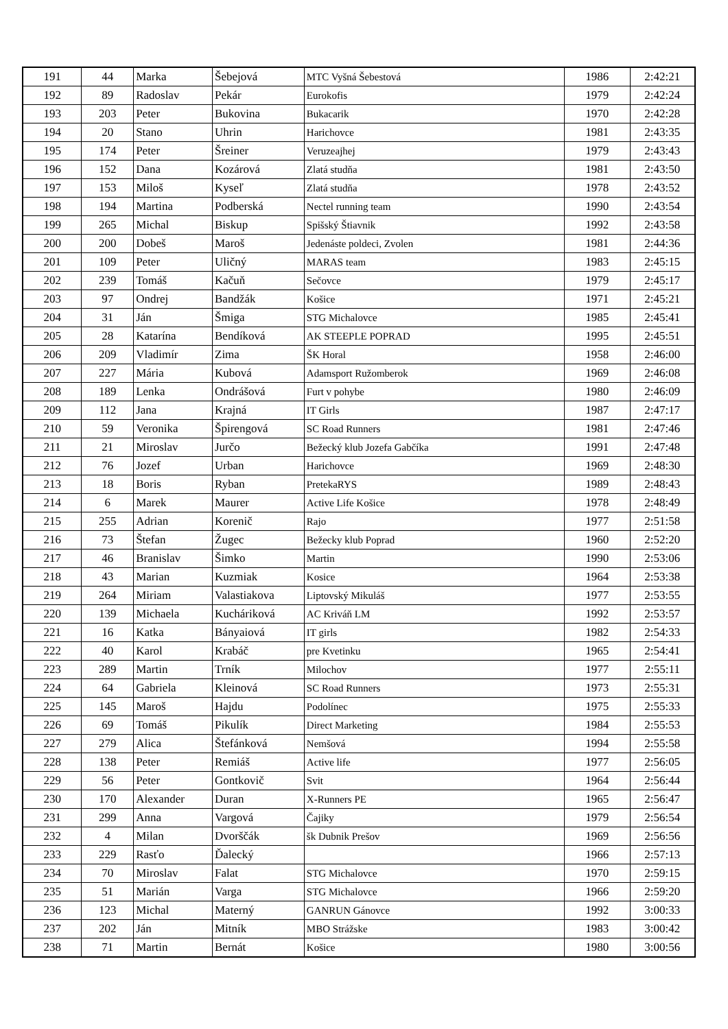| 191 | 44 | Marka | Šebejová | MTC Vyšná Šebestová | 1986 | 2:42:21 |
| 192 | 89 | Radoslav | Pekár | Eurokofis | 1979 | 2:42:24 |
| 193 | 203 | Peter | Bukovina | Bukacarik | 1970 | 2:42:28 |
| 194 | 20 | Stano | Uhrin | Harichovce | 1981 | 2:43:35 |
| 195 | 174 | Peter | Šreiner | Veruzeajhej | 1979 | 2:43:43 |
| 196 | 152 | Dana | Kozárová | Zlatá studňa | 1981 | 2:43:50 |
| 197 | 153 | Miloš | Kyseľ | Zlatá studňa | 1978 | 2:43:52 |
| 198 | 194 | Martina | Podberská | Nectel running team | 1990 | 2:43:54 |
| 199 | 265 | Michal | Biskup | Spišský Štiavnik | 1992 | 2:43:58 |
| 200 | 200 | Dobeš | Maroš | Jedenáste poldeci, Zvolen | 1981 | 2:44:36 |
| 201 | 109 | Peter | Uličný | MARAS team | 1983 | 2:45:15 |
| 202 | 239 | Tomáš | Kačuň | Sečovce | 1979 | 2:45:17 |
| 203 | 97 | Ondrej | Bandžák | Košice | 1971 | 2:45:21 |
| 204 | 31 | Ján | Šmiga | STG Michalovce | 1985 | 2:45:41 |
| 205 | 28 | Katarína | Bendíková | AK STEEPLE POPRAD | 1995 | 2:45:51 |
| 206 | 209 | Vladimír | Zima | ŠK Horal | 1958 | 2:46:00 |
| 207 | 227 | Mária | Kubová | Adamsport Ružomberok | 1969 | 2:46:08 |
| 208 | 189 | Lenka | Ondrášová | Furt v pohybe | 1980 | 2:46:09 |
| 209 | 112 | Jana | Krajná | IT Girls | 1987 | 2:47:17 |
| 210 | 59 | Veronika | Špirengová | SC Road Runners | 1981 | 2:47:46 |
| 211 | 21 | Miroslav | Jurčo | Bežecký klub Jozefa Gabčíka | 1991 | 2:47:48 |
| 212 | 76 | Jozef | Urban | Harichovce | 1969 | 2:48:30 |
| 213 | 18 | Boris | Ryban | PretekaRYS | 1989 | 2:48:43 |
| 214 | 6 | Marek | Maurer | Active Life Košice | 1978 | 2:48:49 |
| 215 | 255 | Adrian | Korenič | Rajo | 1977 | 2:51:58 |
| 216 | 73 | Štefan | Žugec | Bežecky klub Poprad | 1960 | 2:52:20 |
| 217 | 46 | Branislav | Šimko | Martin | 1990 | 2:53:06 |
| 218 | 43 | Marian | Kuzmiak | Kosice | 1964 | 2:53:38 |
| 219 | 264 | Miriam | Valastiakova | Liptovský Mikuláš | 1977 | 2:53:55 |
| 220 | 139 | Michaela | Kucháriková | AC Kriváň LM | 1992 | 2:53:57 |
| 221 | 16 | Katka | Bányaiová | IT girls | 1982 | 2:54:33 |
| 222 | 40 | Karol | Krabáč | pre Kvetinku | 1965 | 2:54:41 |
| 223 | 289 | Martin | Trník | Milochov | 1977 | 2:55:11 |
| 224 | 64 | Gabriela | Kleinová | SC Road Runners | 1973 | 2:55:31 |
| 225 | 145 | Maroš | Hajdu | Podolínec | 1975 | 2:55:33 |
| 226 | 69 | Tomáš | Pikulík | Direct Marketing | 1984 | 2:55:53 |
| 227 | 279 | Alica | Štefánková | Nemšová | 1994 | 2:55:58 |
| 228 | 138 | Peter | Remiáš | Active life | 1977 | 2:56:05 |
| 229 | 56 | Peter | Gontkovič | Svit | 1964 | 2:56:44 |
| 230 | 170 | Alexander | Duran | X-Runners PE | 1965 | 2:56:47 |
| 231 | 299 | Anna | Vargová | Čajiky | 1979 | 2:56:54 |
| 232 | 4 | Milan | Dvorščák | šk Dubnik Prešov | 1969 | 2:56:56 |
| 233 | 229 | Rasťo | Ďalecký | | 1966 | 2:57:13 |
| 234 | 70 | Miroslav | Falat | STG Michalovce | 1970 | 2:59:15 |
| 235 | 51 | Marián | Varga | STG Michalovce | 1966 | 2:59:20 |
| 236 | 123 | Michal | Materný | GANRUN Gánovce | 1992 | 3:00:33 |
| 237 | 202 | Ján | Mitník | MBO Strážske | 1983 | 3:00:42 |
| 238 | 71 | Martin | Bernát | Košice | 1980 | 3:00:56 |